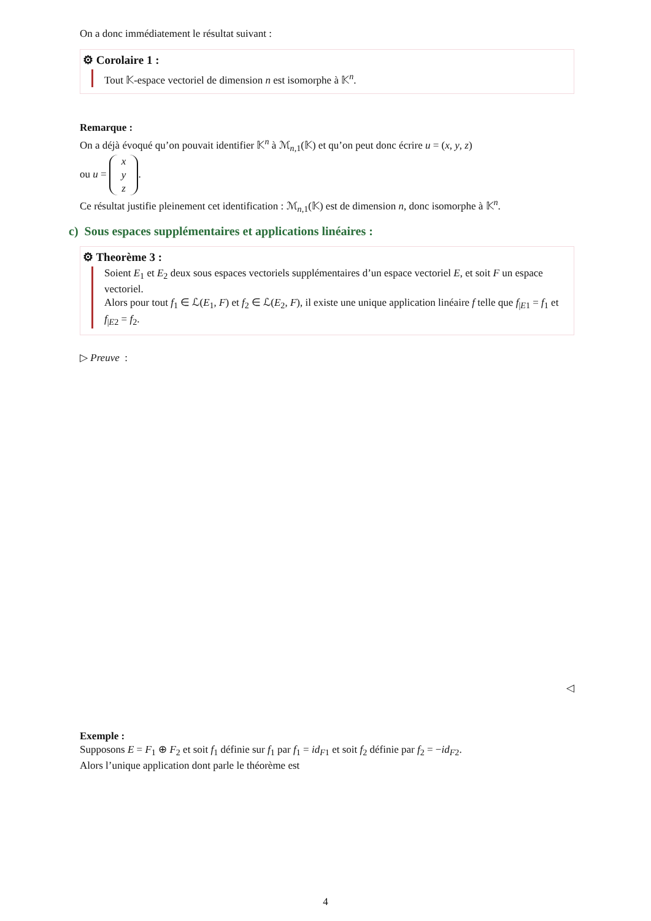On a donc immédiatement le résultat suivant :
⚙ Corolaire 1 :
Tout 𝕂-espace vectoriel de dimension n est isomorphe à 𝕂<sup>n</sup>.
Remarque :
On a déjà évoqué qu’on pouvait identifier 𝕂<sup>n</sup> à ℳ<sub>n,1</sub>(𝕂) et qu’on peut donc écrire u = (x, y, z)
ou u = x
y
z.
Ce résultat justifie pleinement cet identification : ℳ<sub>n,1</sub>(𝕂) est de dimension n, donc isomorphe à 𝕂<sup>n</sup>.
c) Sous espaces supplémentaires et applications linéaires :
⚙ Theorème 3 :
Soient E<sub>1</sub> et E<sub>2</sub> deux sous espaces vectoriels supplémentaires d’un espace vectoriel E, et soit F un espace vectoriel.
Alors pour tout f<sub>1</sub> ∈ ℒ(E<sub>1</sub>, F) et f<sub>2</sub> ∈ ℒ(E<sub>2</sub>, F), il existe une unique application linéaire f telle que f<sub>|E1</sub> = f<sub>1</sub> et f<sub>|E2</sub> = f<sub>2</sub>.
▷ Preuve :
◁
Exemple :
Supposons E = F<sub>1</sub> ⊕ F<sub>2</sub> et soit f<sub>1</sub> définie sur f<sub>1</sub> par f<sub>1</sub> = id<sub>F1</sub> et soit f<sub>2</sub> définie par f<sub>2</sub> = −id<sub>F2</sub>.
Alors l’unique application dont parle le théorème est
4